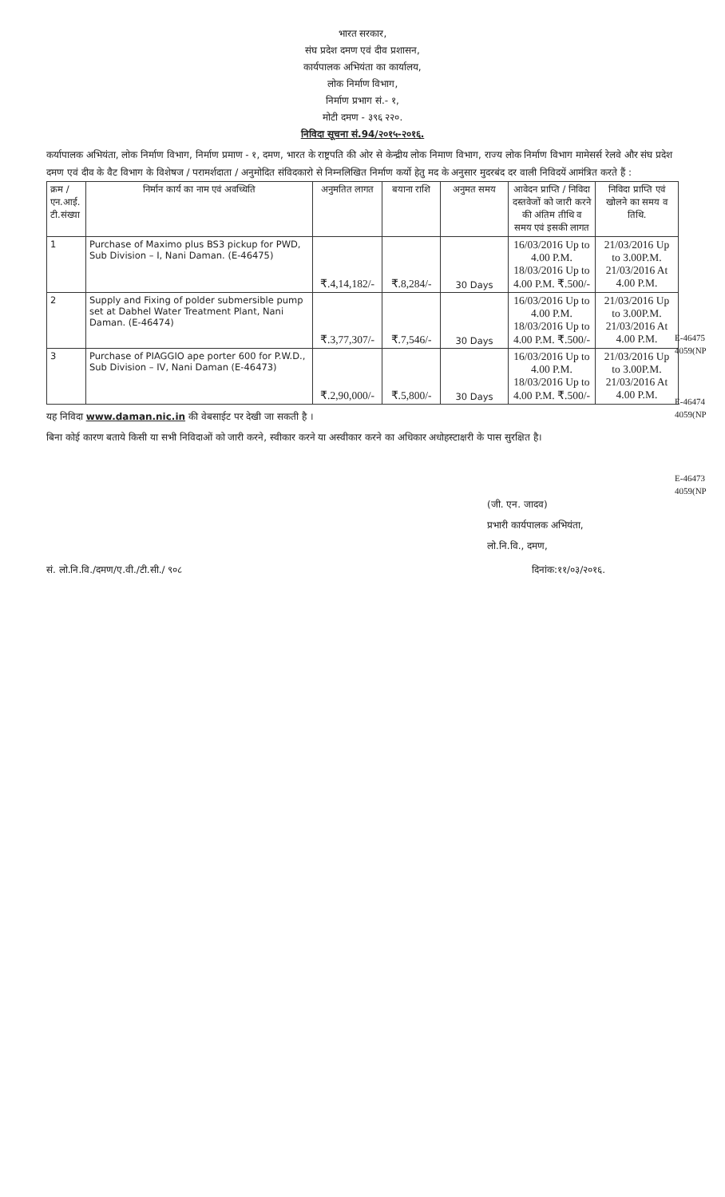भारत सरकार,
संघ प्रदेश दमण एवं दीव प्रशासन,
कार्यपालक अभियंता का कार्यालय,
लोक निर्माण विभाग,
निर्माण प्रभाग सं.- १,
मोटी दमण - ३९६ २२०.
निविदा सूचना सं.94/२०१५-२०१६.
कर्यापालक अभियंता, लोक निर्माण विभाग, निर्माण प्रमाण - १, दमण, भारत के राष्ट्रपति की ओर से केन्द्रीय लोक निमाण विभाग, राज्य लोक निर्माण विभाग मामेसर्स रेलवे और संघ प्रदेश दमण एवं दीव के वैट विभाग के विशेषज / परामर्शदाता / अनुमोदित संविदकारो से निम्नलिखित निर्माण कर्यो हेतु मद के अनुसार मुदरबंद दर वाली निविदयें आमंत्रित करते हैं :
| क्रम / एन.आई. टी.संख्या | निर्मान कार्य का नाम एवं अवध्थिति | अनुमतित लागत | बयाना राशि | अनुमत समय | आवेदन प्राप्ति / निविदा दस्तवेजों को जारी करने की अंतिम तीथि व समय एवं इसकी लागत | निविदा प्राप्ति एवं खोलने का समय व तिथि. | |
| 1 | Purchase of Maximo plus BS3 pickup for PWD, Sub Division – I, Nani Daman. (E-46475) | ₹.4,14,182/- | ₹.8,284/- | 30 Days | 16/03/2016 Up to 4.00 P.M. 18/03/2016 Up to 4.00 P.M. ₹.500/- | 21/03/2016 Up to 3.00P.M. 21/03/2016 At 4.00 P.M. | |
| 2 | Supply and Fixing of polder submersible pump set at Dabhel Water Treatment Plant, Nani Daman. (E-46474) | ₹.3,77,307/- | ₹.7,546/- | 30 Days | 16/03/2016 Up to 4.00 P.M. 18/03/2016 Up to 4.00 P.M. ₹.500/- | 21/03/2016 Up to 3.00P.M. 21/03/2016 At 4.00 P.M. | |
| 3 | Purchase of PIAGGIO ape porter 600 for P.W.D., Sub Division – IV, Nani Daman (E-46473) | ₹.2,90,000/- | ₹.5,800/- | 30 Days | 16/03/2016 Up to 4.00 P.M. 18/03/2016 Up to 4.00 P.M. ₹.500/- | 21/03/2016 Up to 3.00P.M. 21/03/2016 At 4.00 P.M. | |
E-46475
4059(NP
E-46474
4059(NP
E-46473
4059(NP
यह निविदा www.daman.nic.in की वेबसाईट पर देखी जा सकती है ।
बिना कोई कारण बताये किसी या सभी निविदाओं को जारी करने, स्वीकार करने या अस्वीकार करने का अधिकार अधोहस्टाक्षरी के पास सुरक्षित है।
(जी. एन. जादव)
प्रभारी कार्यपालक अभियंता,
लो.नि.वि., दमण,
सं. लो.नि.वि./दमण/ए.वी./टी.सी./ ९०८ दिनांक:११/०३/२०१६.